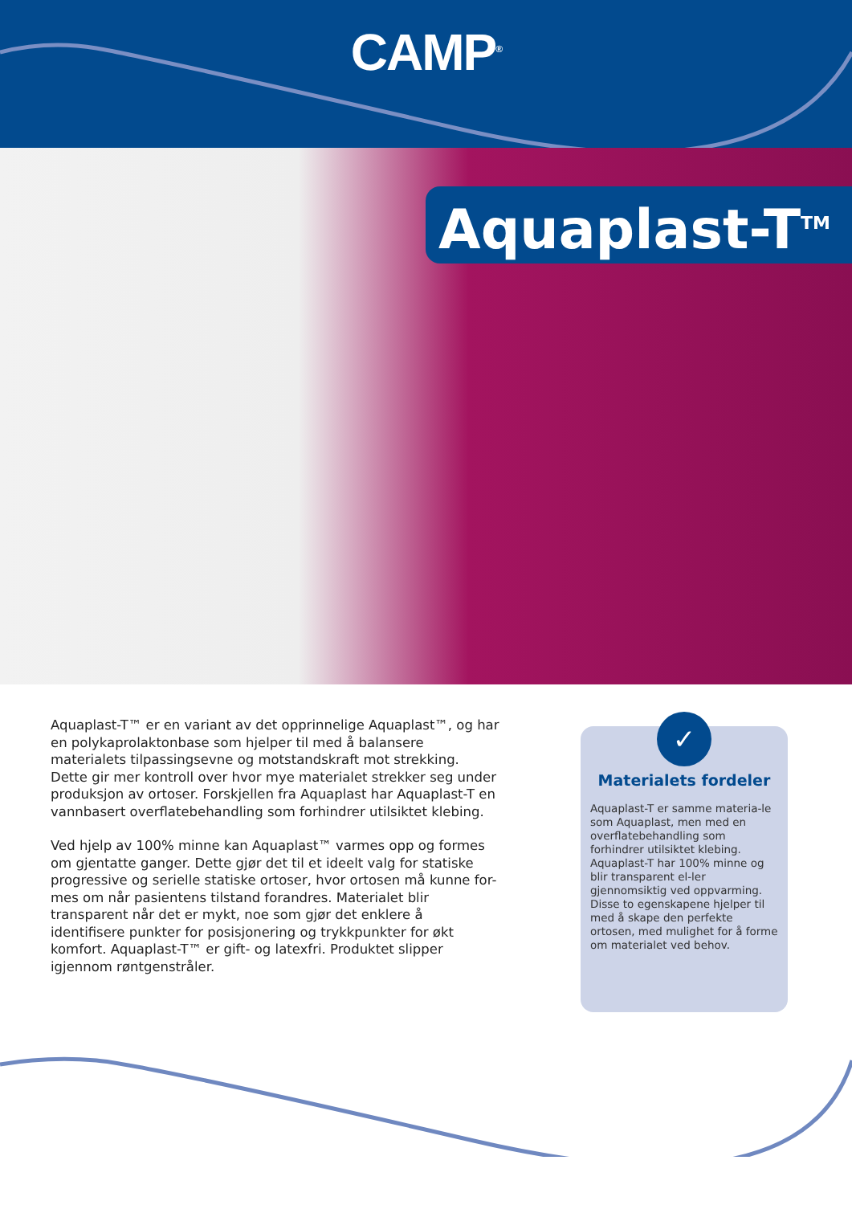CAMP<sup>®</sup>
Aquaplast-T<sup>TM</sup>
Aquaplast-T™ er en variant av det opprinnelige Aquaplast™, og har en polykaprolaktonbase som hjelper til med å balansere materialets tilpassingsevne og motstandskraft mot strekking. Dette gir mer kontroll over hvor mye materialet strekker seg under produksjon av ortoser. Forskjellen fra Aquaplast har Aquaplast-T en vannbasert overflatebehandling som forhindrer utilsiktet klebing.
Ved hjelp av 100% minne kan Aquaplast™ varmes opp og formes om gjentatte ganger. Dette gjør det til et ideelt valg for statiske progressive og serielle statiske ortoser, hvor ortosen må kunne for-mes om når pasientens tilstand forandres. Materialet blir transparent når det er mykt, noe som gjør det enklere å identifisere punkter for posisjonering og trykkpunkter for økt komfort. Aquaplast-T™ er gift- og latexfri. Produktet slipper igjennom røntgenstråler.
✓
Materialets fordeler
Aquaplast-T er samme materia-le som Aquaplast, men med en overflatebehandling som forhindrer utilsiktet klebing. Aquaplast-T har 100% minne og blir transparent el-ler gjennomsiktig ved oppvarming. Disse to egenskapene hjelper til med å skape den perfekte ortosen, med mulighet for å forme om materialet ved behov.